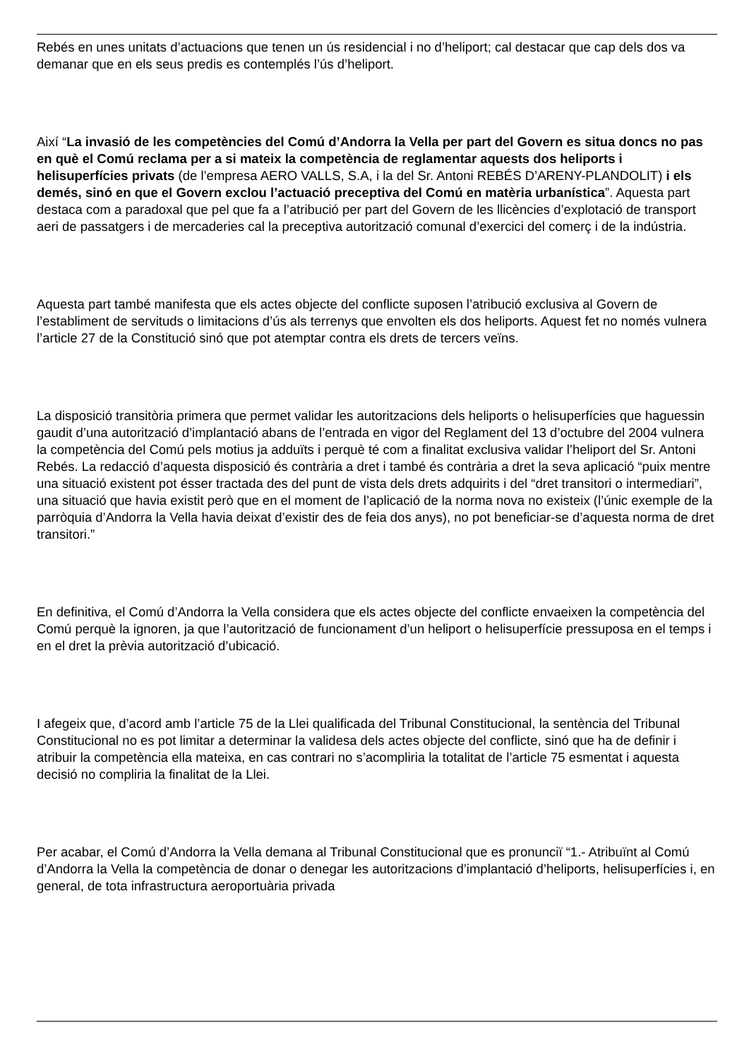Rebés en unes unitats d’actuacions que tenen un ús residencial i no d’heliport; cal destacar que cap dels dos va demanar que en els seus predis es contemplés l’ús d’heliport.
Així “La invasió de les competències del Comú d’Andorra la Vella per part del Govern es situa doncs no pas en què el Comú reclama per a si mateix la competència de reglamentar aquests dos heliports i helisuperfícies privats (de l’empresa AERO VALLS, S.A, i la del Sr. Antoni REBÉS D’ARENY-PLANDOLIT) i els demés, sinó en que el Govern exclou l’actuació preceptiva del Comú en matèria urbanística”. Aquesta part destaca com a paradoxal que pel que fa a l’atribució per part del Govern de les llicències d’explotació de transport aeri de passatgers i de mercaderies cal la preceptiva autorització comunal d’exercici del comerç i de la indústria.
Aquesta part també manifesta que els actes objecte del conflicte suposen l’atribució exclusiva al Govern de l’establiment de servituds o limitacions d’ús als terrenys que envolten els dos heliports. Aquest fet no només vulnera l’article 27 de la Constitució sinó que pot atemptar contra els drets de tercers veïns.
La disposició transitòria primera que permet validar les autoritzacions dels heliports o helisuperfícies que haguessin gaudit d’una autorització d’implantació abans de l’entrada en vigor del Reglament del 13 d’octubre del 2004 vulnera la competència del Comú pels motius ja adduïts i perquè té com a finalitat exclusiva validar l’heliport del Sr. Antoni Rebés. La redacció d’aquesta disposició és contrària a dret i també és contrària a dret la seva aplicació “puix mentre una situació existent pot ésser tractada des del punt de vista dels drets adquirits i del “dret transitori o intermediari”, una situació que havia existit però que en el moment de l’aplicació de la norma nova no existeix (l’únic exemple de la parròquia d’Andorra la Vella havia deixat d’existir des de feia dos anys), no pot beneficiar-se d’aquesta norma de dret transitori.”
En definitiva, el Comú d’Andorra la Vella considera que els actes objecte del conflicte envaeixen la competència del Comú perquè la ignoren, ja que l’autorització de funcionament d’un heliport o helisuperfície pressuposa en el temps i en el dret la prèvia autorització d’ubicació.
I afegeix que, d’acord amb l’article 75 de la Llei qualificada del Tribunal Constitucional, la sentència del Tribunal Constitucional no es pot limitar a determinar la validesa dels actes objecte del conflicte, sinó que ha de definir i atribuir la competència ella mateixa, en cas contrari no s’acompliria la totalitat de l’article 75 esmentat i aquesta decisió no compliria la finalitat de la Llei.
Per acabar, el Comú d’Andorra la Vella demana al Tribunal Constitucional que es pronunciï “1.- Atribuïnt al Comú d’Andorra la Vella la competència de donar o denegar les autoritzacions d’implantació d’heliports, helisuperfícies i, en general, de tota infrastructura aeroportuària privada